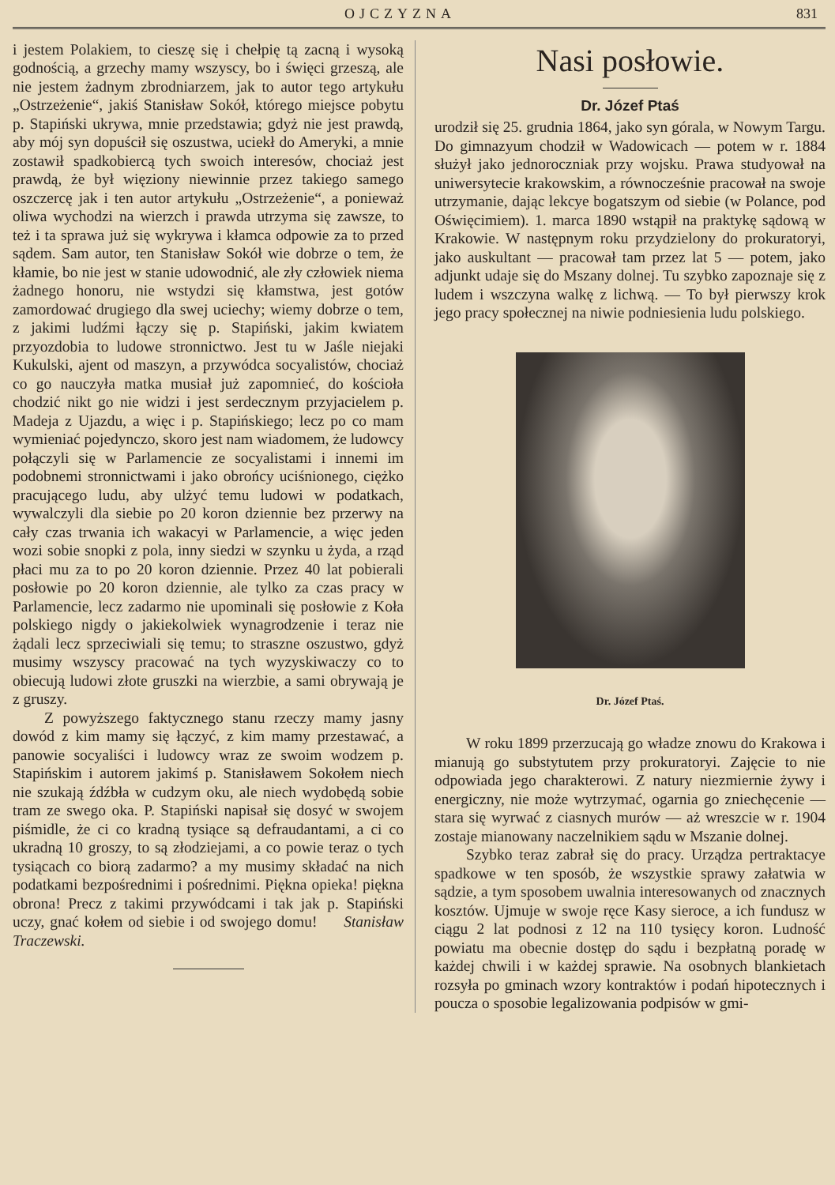OJCZYZNA 831
i jestem Polakiem, to cieszę się i chełpię tą zacną i wysoką godnością, a grzechy mamy wszyscy, bo i święci grzeszą, ale nie jestem żadnym zbrodniarzem, jak to autor tego artykułu „Ostrzeżenie“, jakiś Stanisław Sokół, którego miejsce pobytu p. Stapiński ukrywa, mnie przedstawia; gdyż nie jest prawdą, aby mój syn dopuścił się oszustwa, uciekł do Ameryki, a mnie zostawił spadkobiercą tych swoich interesów, chociaż jest prawdą, że był więziony niewinnie przez takiego samego oszczercę jak i ten autor artykułu „Ostrzeżenie“, a ponieważ oliwa wychodzi na wierzch i prawda utrzyma się zawsze, to też i ta sprawa już się wykrywa i kłamca odpowie za to przed sądem. Sam autor, ten Stanisław Sokół wie dobrze o tem, że kłamie, bo nie jest w stanie udowodnić, ale zły człowiek niema żadnego honoru, nie wstydzi się kłamstwa, jest gotów zamordować drugiego dla swej uciechy; wiemy dobrze o tem, z jakimi ludźmi łączy się p. Stapiński, jakim kwiatem przyozdobia to ludowe stronnictwo. Jest tu w Jaśle niejaki Kukulski, ajent od maszyn, a przywódca socyalistów, chociaż co go nauczyła matka musiał już zapomnieć, do kościoła chodzić nikt go nie widzi i jest serdecznym przyjacielem p. Madeja z Ujazdu, a więc i p. Stapińskiego; lecz po co mam wymieniać pojedynczo, skoro jest nam wiadomem, że ludowcy połączyli się w Parlamencie ze socyalistami i innemi im podobnemi stronnictwami i jako obrońcy uciśnionego, ciężko pracującego ludu, aby ulżyć temu ludowi w podatkach, wywalczyli dla siebie po 20 koron dziennie bez przerwy na cały czas trwania ich wakacyi w Parlamencie, a więc jeden wozi sobie snopki z pola, inny siedzi w szynku u żyda, a rząd płaci mu za to po 20 koron dziennie. Przez 40 lat pobierali posłowie po 20 koron dziennie, ale tylko za czas pracy w Parlamencie, lecz zadarmo nie upominali się posłowie z Koła polskiego nigdy o jakiekolwiek wynagrodzenie i teraz nie żądali lecz sprzeciwiali się temu; to straszne oszustwo, gdyż musimy wszyscy pracować na tych wyzyskiwaczy co to obiecują ludowi złote gruszki na wierzbie, a sami obrywają je z gruszy.
Z powyższego faktycznego stanu rzeczy mamy jasny dowód z kim mamy się łączyć, z kim mamy przestawać, a panowie socyaliści i ludowcy wraz ze swoim wodzem p. Stapińskim i autorem jakimś p. Stanisławem Sokołem niech nie szukają źdźbła w cudzym oku, ale niech wydobędą sobie tram ze swego oka. P. Stapiński napisał się dosyć w swojem piśmidle, że ci co kradną tysiące są defraudantami, a ci co ukradną 10 groszy, to są złodziejami, a co powie teraz o tych tysiącach co biorą zadarmo? a my musimy składać na nich podatkami bezpośrednimi i pośrednimi. Piękna opieka! piękna obrona! Precz z takimi przywódcami i tak jak p. Stapiński uczy, gnać kołem od siebie i od swojego domu! Stanisław Traczewski.
Nasi posłowie.
Dr. Józef Ptaś
urodził się 25. grudnia 1864, jako syn górala, w Nowym Targu. Do gimnazyum chodził w Wadowicach — potem w r. 1884 służył jako jednoroczniak przy wojsku. Prawa studyował na uniwersytecie krakowskim, a równocześnie pracował na swoje utrzymanie, dając lekcye bogatszym od siebie (w Polance, pod Oświęcimiem). 1. marca 1890 wstąpił na praktykę sądową w Krakowie. W następnym roku przydzielony do prokuratoryi, jako auskultant — pracował tam przez lat 5 — potem, jako adjunkt udaje się do Mszany dolnej. Tu szybko zapoznaje się z ludem i wszczyna walkę z lichwą. — To był pierwszy krok jego pracy społecznej na niwie podniesienia ludu polskiego.
Dr. Józef Ptaś.
W roku 1899 przerzucają go władze znowu do Krakowa i mianują go substytutem przy prokuratoryi. Zajęcie to nie odpowiada jego charakterowi. Z natury niezmiernie żywy i energiczny, nie może wytrzymać, ogarnia go zniechęcenie — stara się wyrwać z ciasnych murów — aż wreszcie w r. 1904 zostaje mianowany naczelnikiem sądu w Mszanie dolnej.
Szybko teraz zabrał się do pracy. Urządza pertraktacye spadkowe w ten sposób, że wszystkie sprawy załatwia w sądzie, a tym sposobem uwalnia interesowanych od znacznych kosztów. Ujmuje w swoje ręce Kasy sieroce, a ich fundusz w ciągu 2 lat podnosi z 12 na 110 tysięcy koron. Ludność powiatu ma obecnie dostęp do sądu i bezpłatną poradę w każdej chwili i w każdej sprawie. Na osobnych blankietach rozsyła po gminach wzory kontraktów i podań hipotecznych i poucza o sposobie legalizowania podpisów w gmi-